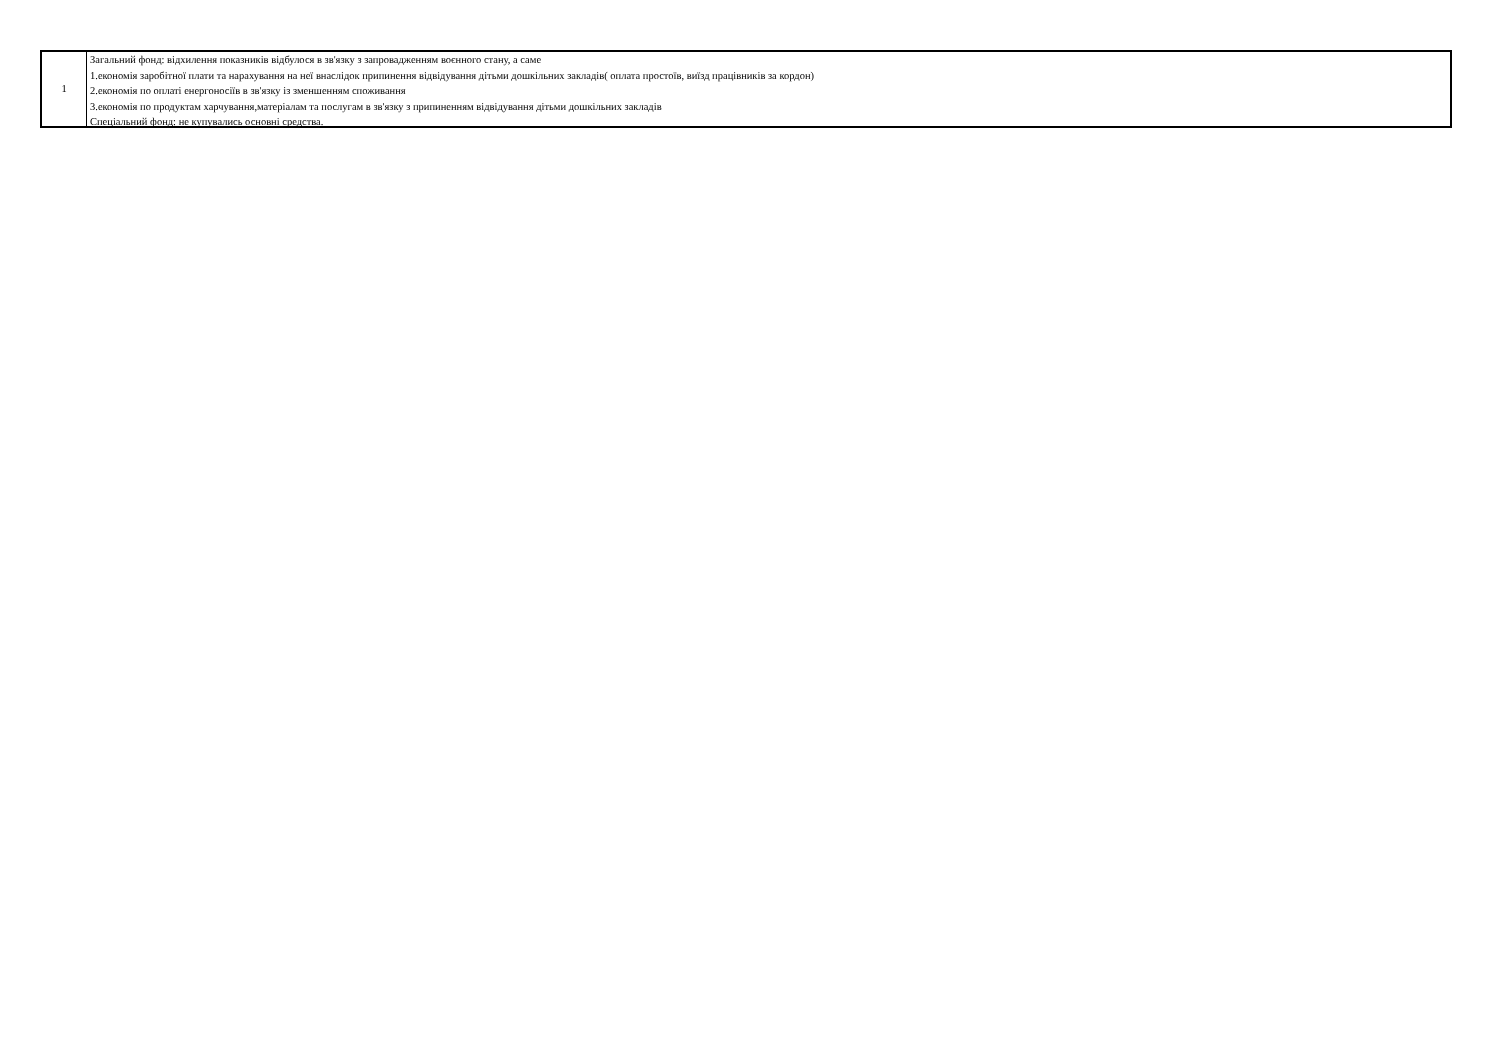| 1 | Загальний фонд: відхилення показників відбулося в зв'язку з запровадженням воєнного стану, а саме 1.економія заробітної плати та нарахування на неї внаслідок припинення відвідування дітьми дошкільних закладів( оплата простоїв, виїзд працівників за кордон) 2.економія по оплаті енергоносіїв в зв'язку із зменшенням споживання 3.економія по продуктам харчування,матеріалам та послугам в зв'язку з припиненням відвідування дітьми дошкільних закладів Спеціальний фонд: не купувались основні средства. |